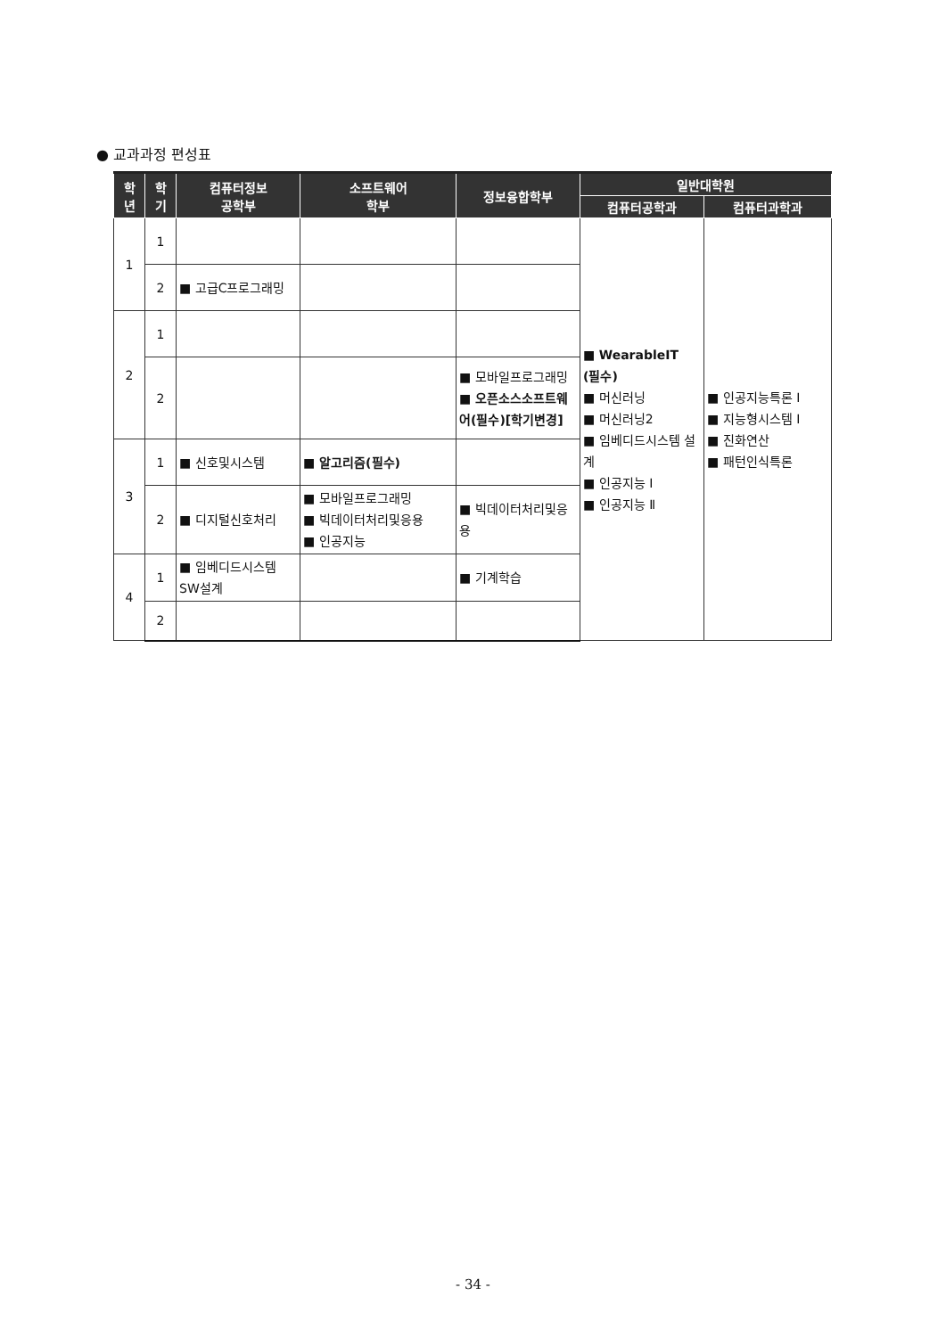● 교과과정 편성표
| 학 년 | 학 기 | 컴퓨터정보 공학부 | 소프트웨어 학부 | 정보융합학부 | 일반대학원 | |
| --- | --- | --- | --- | --- | --- | --- |
| | | | | | 컴퓨터공학과 | 컴퓨터과학과 |
| 1 | 1 | | | | ■ WearableIT (필수) ■ 머신러닝 ■ 머신러닝2 ■ 임베디드시스템 설계 ■ 인공지능 I ■ 인공지능 Ⅱ | ■ 인공지능특론 I ■ 지능형시스템 I ■ 진화연산 ■ 패턴인식특론 |
| | 2 | ■ 고급C프로그래밍 | | | | |
| 2 | 1 | | | | | |
| | 2 | | | ■ 모바일프로그래밍 ■ 오픈소스소프트웨어(필수)[학기변경] | | |
| 3 | 1 | ■ 신호및시스템 | ■ 알고리즘(필수) | | | |
| | 2 | ■ 디지털신호처리 | ■ 모바일프로그래밍 ■ 빅데이터처리및응용 ■ 인공지능 | ■ 빅데이터처리및응용 | | |
| 4 | 1 | ■ 임베디드시스템 SW설계 | | ■ 기계학습 | | |
| | 2 | | | | | |
- 34 -